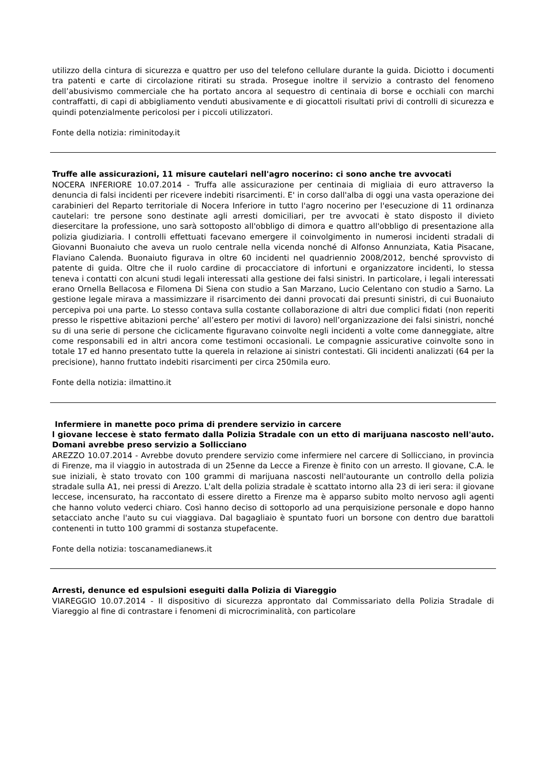utilizzo della cintura di sicurezza e quattro per uso del telefono cellulare durante la guida. Diciotto i documenti tra patenti e carte di circolazione ritirati su strada. Prosegue inoltre il servizio a contrasto del fenomeno dell’abusivismo commerciale che ha portato ancora al sequestro di centinaia di borse e occhiali con marchi contraffatti, di capi di abbigliamento venduti abusivamente e di giocattoli risultati privi di controlli di sicurezza e quindi potenzialmente pericolosi per i piccoli utilizzatori.
Fonte della notizia: riminitoday.it
Truffe alle assicurazioni, 11 misure cautelari nell'agro nocerino: ci sono anche tre avvocati
NOCERA INFERIORE 10.07.2014 - Truffa alle assicurazione per centinaia di migliaia di euro attraverso la denuncia di falsi incidenti per ricevere indebiti risarcimenti. E' in corso dall'alba di oggi una vasta operazione dei carabinieri del Reparto territoriale di Nocera Inferiore in tutto l'agro nocerino per l'esecuzione di 11 ordinanza cautelari: tre persone sono destinate agli arresti domiciliari, per tre avvocati è stato disposto il divieto diesercitare la professione, uno sarà sottoposto all'obbligo di dimora e quattro all'obbligo di presentazione alla polizia giudiziaria. I controlli effettuati facevano emergere il coinvolgimento in numerosi incidenti stradali di Giovanni Buonaiuto che aveva un ruolo centrale nella vicenda nonché di Alfonso Annunziata, Katia Pisacane, Flaviano Calenda. Buonaiuto figurava in oltre 60 incidenti nel quadriennio 2008/2012, benché sprovvisto di patente di guida. Oltre che il ruolo cardine di procacciatore di infortuni e organizzatore incidenti, lo stessa teneva i contatti con alcuni studi legali interessati alla gestione dei falsi sinistri. In particolare, i legali interessati erano Ornella Bellacosa e Filomena Di Siena con studio a San Marzano, Lucio Celentano con studio a Sarno. La gestione legale mirava a massimizzare il risarcimento dei danni provocati dai presunti sinistri, di cui Buonaiuto percepiva poi una parte. Lo stesso contava sulla costante collaborazione di altri due complici fidati (non reperiti presso le rispettive abitazioni perche’ all’estero per motivi di lavoro) nell’organizzazione dei falsi sinistri, nonché su di una serie di persone che ciclicamente figuravano coinvolte negli incidenti a volte come danneggiate, altre come responsabili ed in altri ancora come testimoni occasionali. Le compagnie assicurative coinvolte sono in totale 17 ed hanno presentato tutte la querela in relazione ai sinistri contestati. Gli incidenti analizzati (64 per la precisione), hanno fruttato indebiti risarcimenti per circa 250mila euro.
Fonte della notizia: ilmattino.it
Infermiere in manette poco prima di prendere servizio in carcere
l giovane leccese è stato fermato dalla Polizia Stradale con un etto di marijuana nascosto nell'auto. Domani avrebbe preso servizio a Sollicciano
AREZZO 10.07.2014 - Avrebbe dovuto prendere servizio come infermiere nel carcere di Sollicciano, in provincia di Firenze, ma il viaggio in autostrada di un 25enne da Lecce a Firenze è finito con un arresto. Il giovane, C.A. le sue iniziali, è stato trovato con 100 grammi di marijuana nascosti nell'autourante un controllo della polizia stradale sulla A1, nei pressi di Arezzo. L'alt della polizia stradale è scattato intorno alla 23 di ieri sera: il giovane leccese, incensurato, ha raccontato di essere diretto a Firenze ma è apparso subito molto nervoso agli agenti che hanno voluto vederci chiaro. Così hanno deciso di sottoporlo ad una perquisizione personale e dopo hanno setacciato anche l'auto su cui viaggiava. Dal bagagliaio è spuntato fuori un borsone con dentro due barattoli contenenti in tutto 100 grammi di sostanza stupefacente.
Fonte della notizia: toscanamedianews.it
Arresti, denunce ed espulsioni eseguiti dalla Polizia di Viareggio
VIAREGGIO 10.07.2014 - Il dispositivo di sicurezza approntato dal Commissariato della Polizia Stradale di Viareggio al fine di contrastare i fenomeni di microcriminalità, con particolare